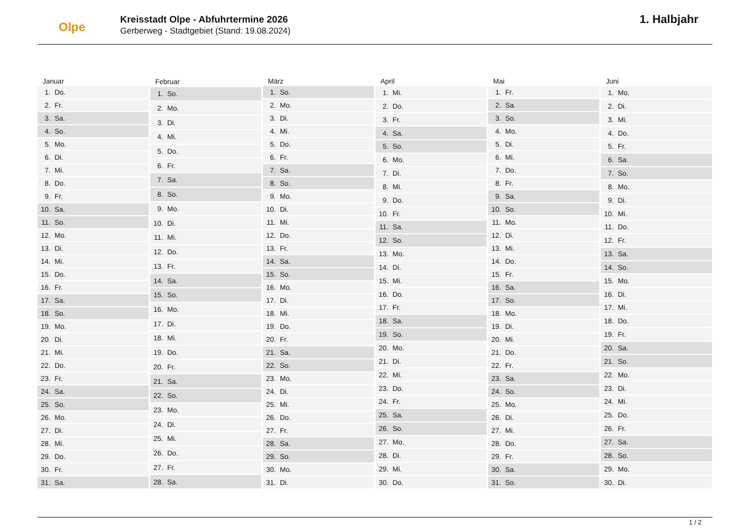Olpe
Kreisstadt Olpe - Abfuhrtermine 2026
Gerberweg - Stadtgebiet (Stand: 19.08.2024)
1. Halbjahr
| Januar | |
| --- | --- |
| 1. | Do. |
| 2. | Fr. |
| 3. | Sa. |
| 4. | So. |
| 5. | Mo. |
| 6. | Di. |
| 7. | Mi. |
| 8. | Do. |
| 9. | Fr. |
| 10. | Sa. |
| 11. | So. |
| 12. | Mo. |
| 13. | Di. |
| 14. | Mi. |
| 15. | Do. |
| 16. | Fr. |
| 17. | Sa. |
| 18. | So. |
| 19. | Mo. |
| 20. | Di. |
| 21. | Mi. |
| 22. | Do. |
| 23. | Fr. |
| 24. | Sa. |
| 25. | So. |
| 26. | Mo. |
| 27. | Di. |
| 28. | Mi. |
| 29. | Do. |
| 30. | Fr. |
| 31. | Sa. |
| Februar | |
| --- | --- |
| 1. | So. |
| 2. | Mo. |
| 3. | Di. |
| 4. | Mi. |
| 5. | Do. |
| 6. | Fr. |
| 7. | Sa. |
| 8. | So. |
| 9. | Mo. |
| 10. | Di. |
| 11. | Mi. |
| 12. | Do. |
| 13. | Fr. |
| 14. | Sa. |
| 15. | So. |
| 16. | Mo. |
| 17. | Di. |
| 18. | Mi. |
| 19. | Do. |
| 20. | Fr. |
| 21. | Sa. |
| 22. | So. |
| 23. | Mo. |
| 24. | Di. |
| 25. | Mi. |
| 26. | Do. |
| 27. | Fr. |
| 28. | Sa. |
| März | |
| --- | --- |
| 1. | So. |
| 2. | Mo. |
| 3. | Di. |
| 4. | Mi. |
| 5. | Do. |
| 6. | Fr. |
| 7. | Sa. |
| 8. | So. |
| 9. | Mo. |
| 10. | Di. |
| 11. | Mi. |
| 12. | Do. |
| 13. | Fr. |
| 14. | Sa. |
| 15. | So. |
| 16. | Mo. |
| 17. | Di. |
| 18. | Mi. |
| 19. | Do. |
| 20. | Fr. |
| 21. | Sa. |
| 22. | So. |
| 23. | Mo. |
| 24. | Di. |
| 25. | Mi. |
| 26. | Do. |
| 27. | Fr. |
| 28. | Sa. |
| 29. | So. |
| 30. | Mo. |
| 31. | Di. |
| April | |
| --- | --- |
| 1. | Mi. |
| 2. | Do. |
| 3. | Fr. |
| 4. | Sa. |
| 5. | So. |
| 6. | Mo. |
| 7. | Di. |
| 8. | Mi. |
| 9. | Do. |
| 10. | Fr. |
| 11. | Sa. |
| 12. | So. |
| 13. | Mo. |
| 14. | Di. |
| 15. | Mi. |
| 16. | Do. |
| 17. | Fr. |
| 18. | Sa. |
| 19. | So. |
| 20. | Mo. |
| 21. | Di. |
| 22. | Mi. |
| 23. | Do. |
| 24. | Fr. |
| 25. | Sa. |
| 26. | So. |
| 27. | Mo. |
| 28. | Di. |
| 29. | Mi. |
| 30. | Do. |
| Mai | |
| --- | --- |
| 1. | Fr. |
| 2. | Sa. |
| 3. | So. |
| 4. | Mo. |
| 5. | Di. |
| 6. | Mi. |
| 7. | Do. |
| 8. | Fr. |
| 9. | Sa. |
| 10. | So. |
| 11. | Mo. |
| 12. | Di. |
| 13. | Mi. |
| 14. | Do. |
| 15. | Fr. |
| 16. | Sa. |
| 17. | So. |
| 18. | Mo. |
| 19. | Di. |
| 20. | Mi. |
| 21. | Do. |
| 22. | Fr. |
| 23. | Sa. |
| 24. | So. |
| 25. | Mo. |
| 26. | Di. |
| 27. | Mi. |
| 28. | Do. |
| 29. | Fr. |
| 30. | Sa. |
| 31. | So. |
| Juni | |
| --- | --- |
| 1. | Mo. |
| 2. | Di. |
| 3. | Mi. |
| 4. | Do. |
| 5. | Fr. |
| 6. | Sa. |
| 7. | So. |
| 8. | Mo. |
| 9. | Di. |
| 10. | Mi. |
| 11. | Do. |
| 12. | Fr. |
| 13. | Sa. |
| 14. | So. |
| 15. | Mo. |
| 16. | Di. |
| 17. | Mi. |
| 18. | Do. |
| 19. | Fr. |
| 20. | Sa. |
| 21. | So. |
| 22. | Mo. |
| 23. | Di. |
| 24. | Mi. |
| 25. | Do. |
| 26. | Fr. |
| 27. | Sa. |
| 28. | So. |
| 29. | Mo. |
| 30. | Di. |
1 / 2